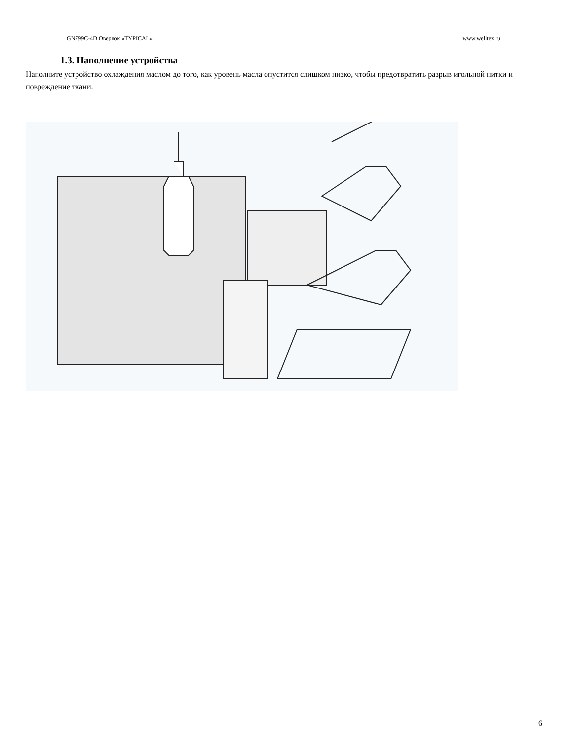GN799C-4D Оверлок «TYPICAL» www.welltex.ru
1.3. Наполнение устройства
Наполните устройство охлаждения маслом до того, как уровень масла опустится слишком низко, чтобы предотвратить разрыв игольной нитки и повреждение ткани.
6